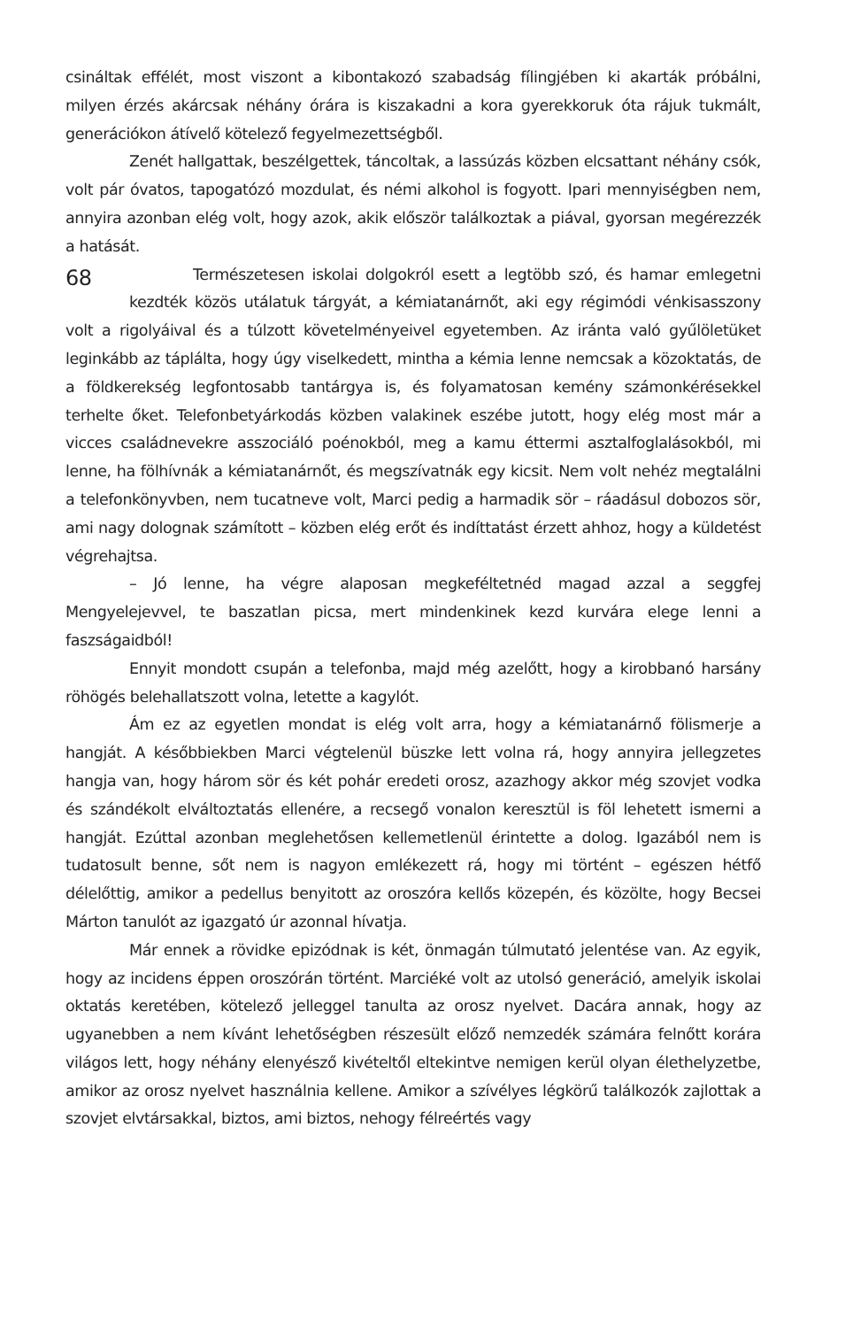csináltak effélét, most viszont a kibontakozó szabadság fílingjében ki akarták próbálni, milyen érzés akárcsak néhány órára is kiszakadni a kora gyerekkoruk óta rájuk tukmált, generációkon átívelő kötelező fegyelmezettségből.
Zenét hallgattak, beszélgettek, táncoltak, a lassúzás közben elcsattant néhány csók, volt pár óvatos, tapogatózó mozdulat, és némi alkohol is fogyott. Ipari mennyiségben nem, annyira azonban elég volt, hogy azok, akik először találkoztak a piával, gyorsan megérezzék a hatását.
68
Természetesen iskolai dolgokról esett a legtöbb szó, és hamar emlegetni kezdték közös utálatuk tárgyát, a kémiatanárnőt, aki egy régimódi vénkisasszony volt a rigolyáival és a túlzott követelményeivel egyetemben. Az iránta való gyűlöletüket leginkább az táplálta, hogy úgy viselkedett, mintha a kémia lenne nemcsak a közoktatás, de a földkerekség legfontosabb tantárgya is, és folyamatosan kemény számonkérésekkel terhelte őket. Telefonbetyárkodás közben valakinek eszébe jutott, hogy elég most már a vicces családnevekre asszociáló poénokból, meg a kamu éttermi asztalfoglalásokból, mi lenne, ha fölhívnák a kémiatanárnőt, és megszívatnák egy kicsit. Nem volt nehéz megtalálni a telefonkönyvben, nem tucatneve volt, Marci pedig a harmadik sör – ráadásul dobozos sör, ami nagy dolognak számított – közben elég erőt és indíttatást érzett ahhoz, hogy a küldetést végrehajtsa.
– Jó lenne, ha végre alaposan megkeféltetnéd magad azzal a seggfej Mengyelejevvel, te baszatlan picsa, mert mindenkinek kezd kurvára elege lenni a faszságaidból!
Ennyit mondott csupán a telefonba, majd még azelőtt, hogy a kirobbanó harsány röhögés belehallatszott volna, letette a kagylót.
Ám ez az egyetlen mondat is elég volt arra, hogy a kémiatanárnő fölismerje a hangját. A későbbiekben Marci végtelenül büszke lett volna rá, hogy annyira jellegzetes hangja van, hogy három sör és két pohár eredeti orosz, azazhogy akkor még szovjet vodka és szándékolt elváltoztatás ellenére, a recsegő vonalon keresztül is föl lehetett ismerni a hangját. Ezúttal azonban meglehetősen kellemetlenül érintette a dolog. Igazából nem is tudatosult benne, sőt nem is nagyon emlékezett rá, hogy mi történt – egészen hétfő délelőttig, amikor a pedellus benyitott az oroszóra kellős közepén, és közölte, hogy Becsei Márton tanulót az igazgató úr azonnal hívatja.
Már ennek a rövidke epizódnak is két, önmagán túlmutató jelentése van. Az egyik, hogy az incidens éppen oroszórán történt. Marciéké volt az utolsó generáció, amelyik iskolai oktatás keretében, kötelező jelleggel tanulta az orosz nyelvet. Dacára annak, hogy az ugyanebben a nem kívánt lehetőségben részesült előző nemzedék számára felnőtt korára világos lett, hogy néhány elenyésző kivételtől eltekintve nemigen kerül olyan élethelyzetbe, amikor az orosz nyelvet használnia kellene. Amikor a szívélyes légkörű találkozók zajlottak a szovjet elvtársakkal, biztos, ami biztos, nehogy félreértés vagy